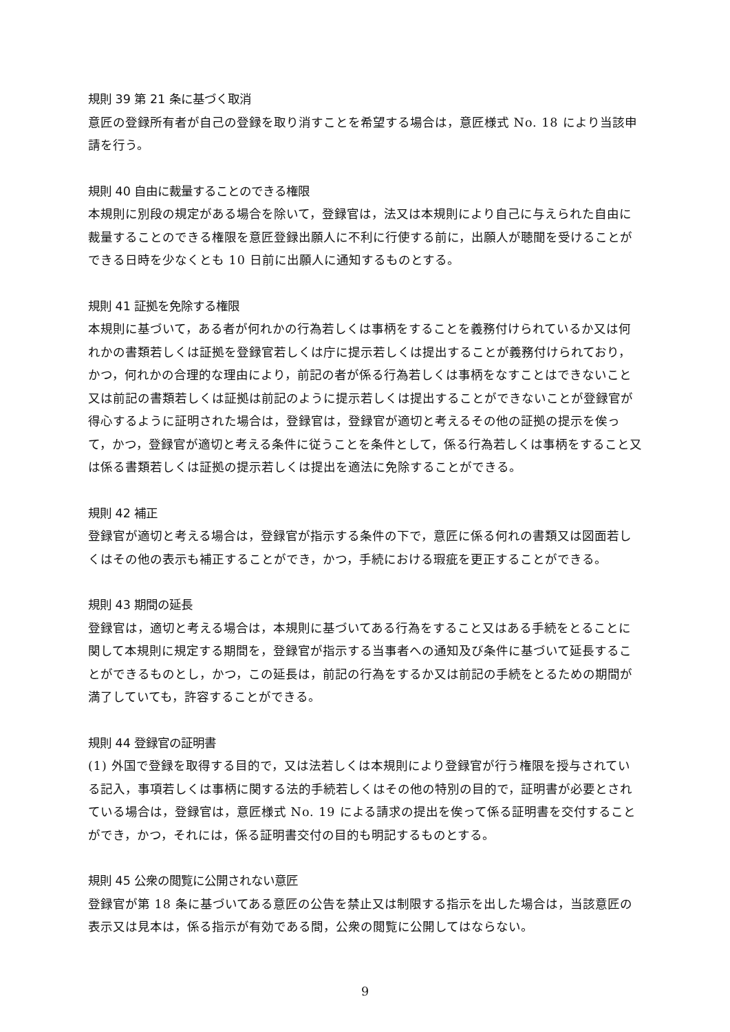規則 39 第 21 条に基づく取消
意匠の登録所有者が自己の登録を取り消すことを希望する場合は，意匠様式 No. 18 により当該申請を行う。
規則 40 自由に裁量することのできる権限
本規則に別段の規定がある場合を除いて，登録官は，法又は本規則により自己に与えられた自由に裁量することのできる権限を意匠登録出願人に不利に行使する前に，出願人が聴聞を受けることができる日時を少なくとも 10 日前に出願人に通知するものとする。
規則 41 証拠を免除する権限
本規則に基づいて，ある者が何れかの行為若しくは事柄をすることを義務付けられているか又は何れかの書類若しくは証拠を登録官若しくは庁に提示若しくは提出することが義務付けられており，かつ，何れかの合理的な理由により，前記の者が係る行為若しくは事柄をなすことはできないこと又は前記の書類若しくは証拠は前記のように提示若しくは提出することができないことが登録官が得心するように証明された場合は，登録官は，登録官が適切と考えるその他の証拠の提示を俟って，かつ，登録官が適切と考える条件に従うことを条件として，係る行為若しくは事柄をすること又は係る書類若しくは証拠の提示若しくは提出を適法に免除することができる。
規則 42 補正
登録官が適切と考える場合は，登録官が指示する条件の下で，意匠に係る何れの書類又は図面若しくはその他の表示も補正することができ，かつ，手続における瑕疵を更正することができる。
規則 43 期間の延長
登録官は，適切と考える場合は，本規則に基づいてある行為をすること又はある手続をとることに関して本規則に規定する期間を，登録官が指示する当事者への通知及び条件に基づいて延長することができるものとし，かつ，この延長は，前記の行為をするか又は前記の手続をとるための期間が満了していても，許容することができる。
規則 44 登録官の証明書
(1) 外国で登録を取得する目的で，又は法若しくは本規則により登録官が行う権限を授与されている記入，事項若しくは事柄に関する法的手続若しくはその他の特別の目的で，証明書が必要とされている場合は，登録官は，意匠様式 No. 19 による請求の提出を俟って係る証明書を交付することができ，かつ，それには，係る証明書交付の目的も明記するものとする。
規則 45 公衆の閲覧に公開されない意匠
登録官が第 18 条に基づいてある意匠の公告を禁止又は制限する指示を出した場合は，当該意匠の表示又は見本は，係る指示が有効である間，公衆の閲覧に公開してはならない。
9